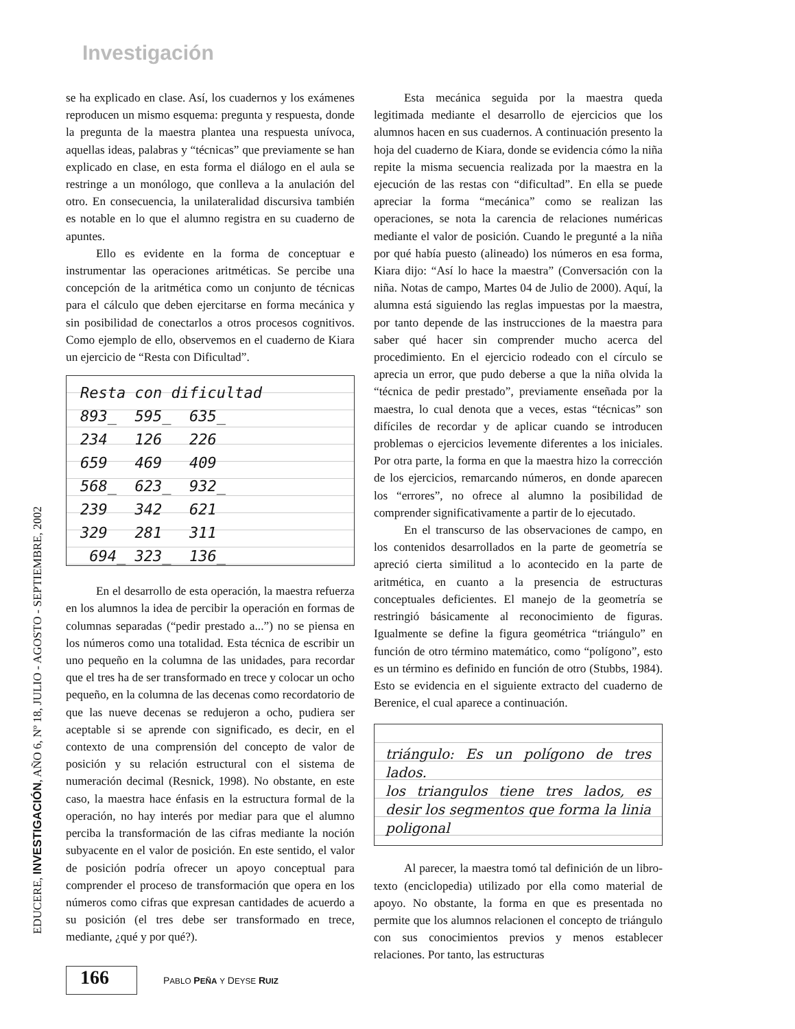Investigación
EDUCERE, INVESTIGACIÓN, AÑO 6, Nº 18, JULIO - AGOSTO - SEPTIEMBRE, 2002
se ha explicado en clase. Así, los cuadernos y los exámenes reproducen un mismo esquema: pregunta y respuesta, donde la pregunta de la maestra plantea una respuesta unívoca, aquellas ideas, palabras y “técnicas” que previamente se han explicado en clase, en esta forma el diálogo en el aula se restringe a un monólogo, que conlleva a la anulación del otro. En consecuencia, la unilateralidad discursiva también es notable en lo que el alumno registra en su cuaderno de apuntes.
Ello es evidente en la forma de conceptuar e instrumentar las operaciones aritméticas. Se percibe una concepción de la aritmética como un conjunto de técnicas para el cálculo que deben ejercitarse en forma mecánica y sin posibilidad de conectarlos a otros procesos cognitivos. Como ejemplo de ello, observemos en el cuaderno de Kiara un ejercicio de “Resta con Dificultad”.
Resta con dificultad 893_ 595_ 635_ 234 126 226 659 469 409 568_ 623_ 932_ 239 342 621 329 281 311 694_ 323_ 136_
En el desarrollo de esta operación, la maestra refuerza en los alumnos la idea de percibir la operación en formas de columnas separadas (“pedir prestado a...”) no se piensa en los números como una totalidad. Esta técnica de escribir un uno pequeño en la columna de las unidades, para recordar que el tres ha de ser transformado en trece y colocar un ocho pequeño, en la columna de las decenas como recordatorio de que las nueve decenas se redujeron a ocho, pudiera ser aceptable si se aprende con significado, es decir, en el contexto de una comprensión del concepto de valor de posición y su relación estructural con el sistema de numeración decimal (Resnick, 1998). No obstante, en este caso, la maestra hace énfasis en la estructura formal de la operación, no hay interés por mediar para que el alumno perciba la transformación de las cifras mediante la noción subyacente en el valor de posición. En este sentido, el valor de posición podría ofrecer un apoyo conceptual para comprender el proceso de transformación que opera en los números como cifras que expresan cantidades de acuerdo a su posición (el tres debe ser transformado en trece, mediante, ¿qué y por qué?).
Esta mecánica seguida por la maestra queda legitimada mediante el desarrollo de ejercicios que los alumnos hacen en sus cuadernos. A continuación presento la hoja del cuaderno de Kiara, donde se evidencia cómo la niña repite la misma secuencia realizada por la maestra en la ejecución de las restas con “dificultad”. En ella se puede apreciar la forma “mecánica” como se realizan las operaciones, se nota la carencia de relaciones numéricas mediante el valor de posición. Cuando le pregunté a la niña por qué había puesto (alineado) los números en esa forma, Kiara dijo: “Así lo hace la maestra” (Conversación con la niña. Notas de campo, Martes 04 de Julio de 2000). Aquí, la alumna está siguiendo las reglas impuestas por la maestra, por tanto depende de las instrucciones de la maestra para saber qué hacer sin comprender mucho acerca del procedimiento. En el ejercicio rodeado con el círculo se aprecia un error, que pudo deberse a que la niña olvida la “técnica de pedir prestado”, previamente enseñada por la maestra, lo cual denota que a veces, estas “técnicas” son difíciles de recordar y de aplicar cuando se introducen problemas o ejercicios levemente diferentes a los iniciales. Por otra parte, la forma en que la maestra hizo la corrección de los ejercicios, remarcando números, en donde aparecen los “errores”, no ofrece al alumno la posibilidad de comprender significativamente a partir de lo ejecutado.
En el transcurso de las observaciones de campo, en los contenidos desarrollados en la parte de geometría se apreció cierta similitud a lo acontecido en la parte de aritmética, en cuanto a la presencia de estructuras conceptuales deficientes. El manejo de la geometría se restringió básicamente al reconocimiento de figuras. Igualmente se define la figura geométrica “triángulo” en función de otro término matemático, como “polígono”, esto es un término es definido en función de otro (Stubbs, 1984). Esto se evidencia en el siguiente extracto del cuaderno de Berenice, el cual aparece a continuación.
triángulo: Es un polígono de tres lados.
los triangulos tiene tres lados, es desir los segmentos que forma la linia poligonal
Al parecer, la maestra tomó tal definición de un libro-texto (enciclopedia) utilizado por ella como material de apoyo. No obstante, la forma en que es presentada no permite que los alumnos relacionen el concepto de triángulo con sus conocimientos previos y menos establecer relaciones. Por tanto, las estructuras
166
PABLO PEÑA Y DEYSE RUIZ